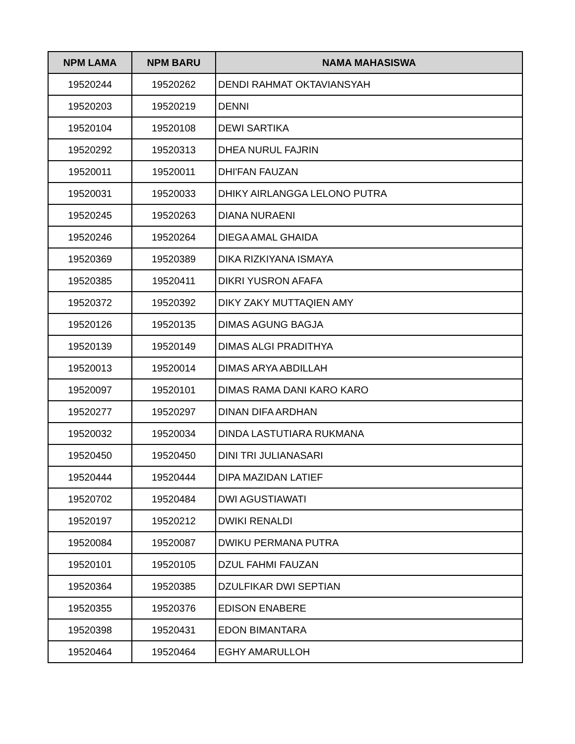| NPM LAMA | NPM BARU | NAMA MAHASISWA |
| --- | --- | --- |
| 19520244 | 19520262 | DENDI RAHMAT OKTAVIANSYAH |
| 19520203 | 19520219 | DENNI |
| 19520104 | 19520108 | DEWI SARTIKA |
| 19520292 | 19520313 | DHEA NURUL FAJRIN |
| 19520011 | 19520011 | DHI'FAN FAUZAN |
| 19520031 | 19520033 | DHIKY AIRLANGGA LELONO PUTRA |
| 19520245 | 19520263 | DIANA NURAENI |
| 19520246 | 19520264 | DIEGA AMAL GHAIDA |
| 19520369 | 19520389 | DIKA RIZKIYANA ISMAYA |
| 19520385 | 19520411 | DIKRI YUSRON AFAFA |
| 19520372 | 19520392 | DIKY ZAKY MUTTAQIEN AMY |
| 19520126 | 19520135 | DIMAS AGUNG BAGJA |
| 19520139 | 19520149 | DIMAS ALGI PRADITHYA |
| 19520013 | 19520014 | DIMAS ARYA ABDILLAH |
| 19520097 | 19520101 | DIMAS RAMA DANI KARO KARO |
| 19520277 | 19520297 | DINAN DIFA ARDHAN |
| 19520032 | 19520034 | DINDA LASTUTIARA RUKMANA |
| 19520450 | 19520450 | DINI TRI JULIANASARI |
| 19520444 | 19520444 | DIPA MAZIDAN LATIEF |
| 19520702 | 19520484 | DWI AGUSTIAWATI |
| 19520197 | 19520212 | DWIKI RENALDI |
| 19520084 | 19520087 | DWIKU PERMANA PUTRA |
| 19520101 | 19520105 | DZUL FAHMI FAUZAN |
| 19520364 | 19520385 | DZULFIKAR DWI SEPTIAN |
| 19520355 | 19520376 | EDISON ENABERE |
| 19520398 | 19520431 | EDON BIMANTARA |
| 19520464 | 19520464 | EGHY AMARULLOH |